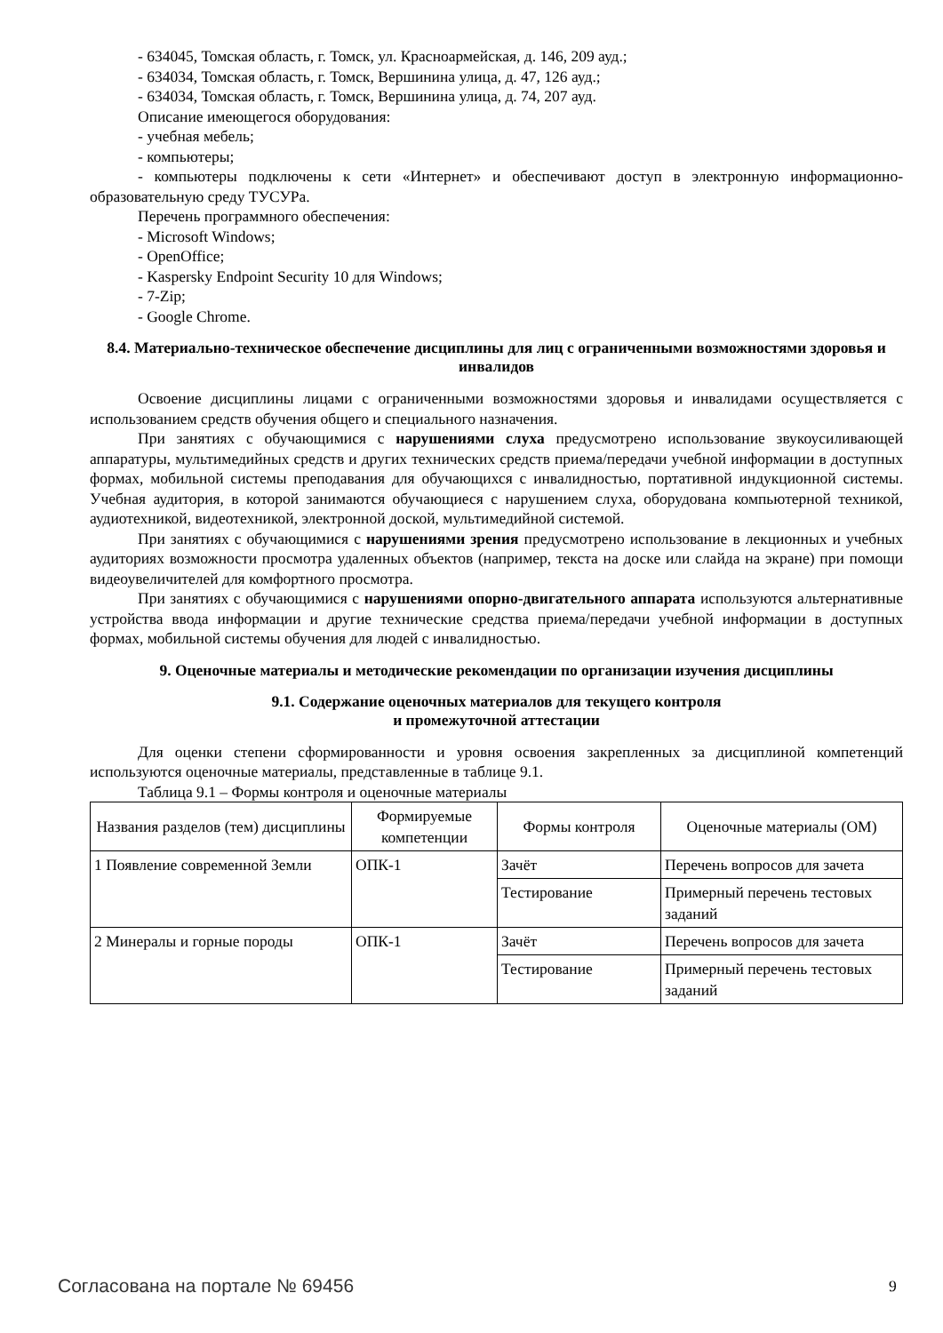- 634045, Томская область, г. Томск, ул. Красноармейская, д. 146, 209 ауд.;
- 634034, Томская область, г. Томск, Вершинина улица, д. 47, 126 ауд.;
- 634034, Томская область, г. Томск, Вершинина улица, д. 74, 207 ауд.
Описание имеющегося оборудования:
- учебная мебель;
- компьютеры;
- компьютеры подключены к сети «Интернет» и обеспечивают доступ в электронную информационно-образовательную среду ТУСУРа.
Перечень программного обеспечения:
- Microsoft Windows;
- OpenOffice;
- Kaspersky Endpoint Security 10 для Windows;
- 7-Zip;
- Google Chrome.
8.4. Материально-техническое обеспечение дисциплины для лиц с ограниченными возможностями здоровья и инвалидов
Освоение дисциплины лицами с ограниченными возможностями здоровья и инвалидами осуществляется с использованием средств обучения общего и специального назначения.
При занятиях с обучающимися с нарушениями слуха предусмотрено использование звукоусиливающей аппаратуры, мультимедийных средств и других технических средств приема/передачи учебной информации в доступных формах, мобильной системы преподавания для обучающихся с инвалидностью, портативной индукционной системы. Учебная аудитория, в которой занимаются обучающиеся с нарушением слуха, оборудована компьютерной техникой, аудиотехникой, видеотехникой, электронной доской, мультимедийной системой.
При занятиях с обучающимися с нарушениями зрения предусмотрено использование в лекционных и учебных аудиториях возможности просмотра удаленных объектов (например, текста на доске или слайда на экране) при помощи видеоувеличителей для комфортного просмотра.
При занятиях с обучающимися с нарушениями опорно-двигательного аппарата используются альтернативные устройства ввода информации и другие технические средства приема/передачи учебной информации в доступных формах, мобильной системы обучения для людей с инвалидностью.
9. Оценочные материалы и методические рекомендации по организации изучения дисциплины
9.1. Содержание оценочных материалов для текущего контроля
и промежуточной аттестации
Для оценки степени сформированности и уровня освоения закрепленных за дисциплиной компетенций используются оценочные материалы, представленные в таблице 9.1.
Таблица 9.1 – Формы контроля и оценочные материалы
| Названия разделов (тем) дисциплины | Формируемые компетенции | Формы контроля | Оценочные материалы (ОМ) |
| --- | --- | --- | --- |
| 1 Появление современной Земли | ОПК-1 | Зачёт | Перечень вопросов для зачета |
| | | Тестирование | Примерный перечень тестовых заданий |
| 2 Минералы и горные породы | ОПК-1 | Зачёт | Перечень вопросов для зачета |
| | | Тестирование | Примерный перечень тестовых заданий |
Согласована на портале № 69456 9